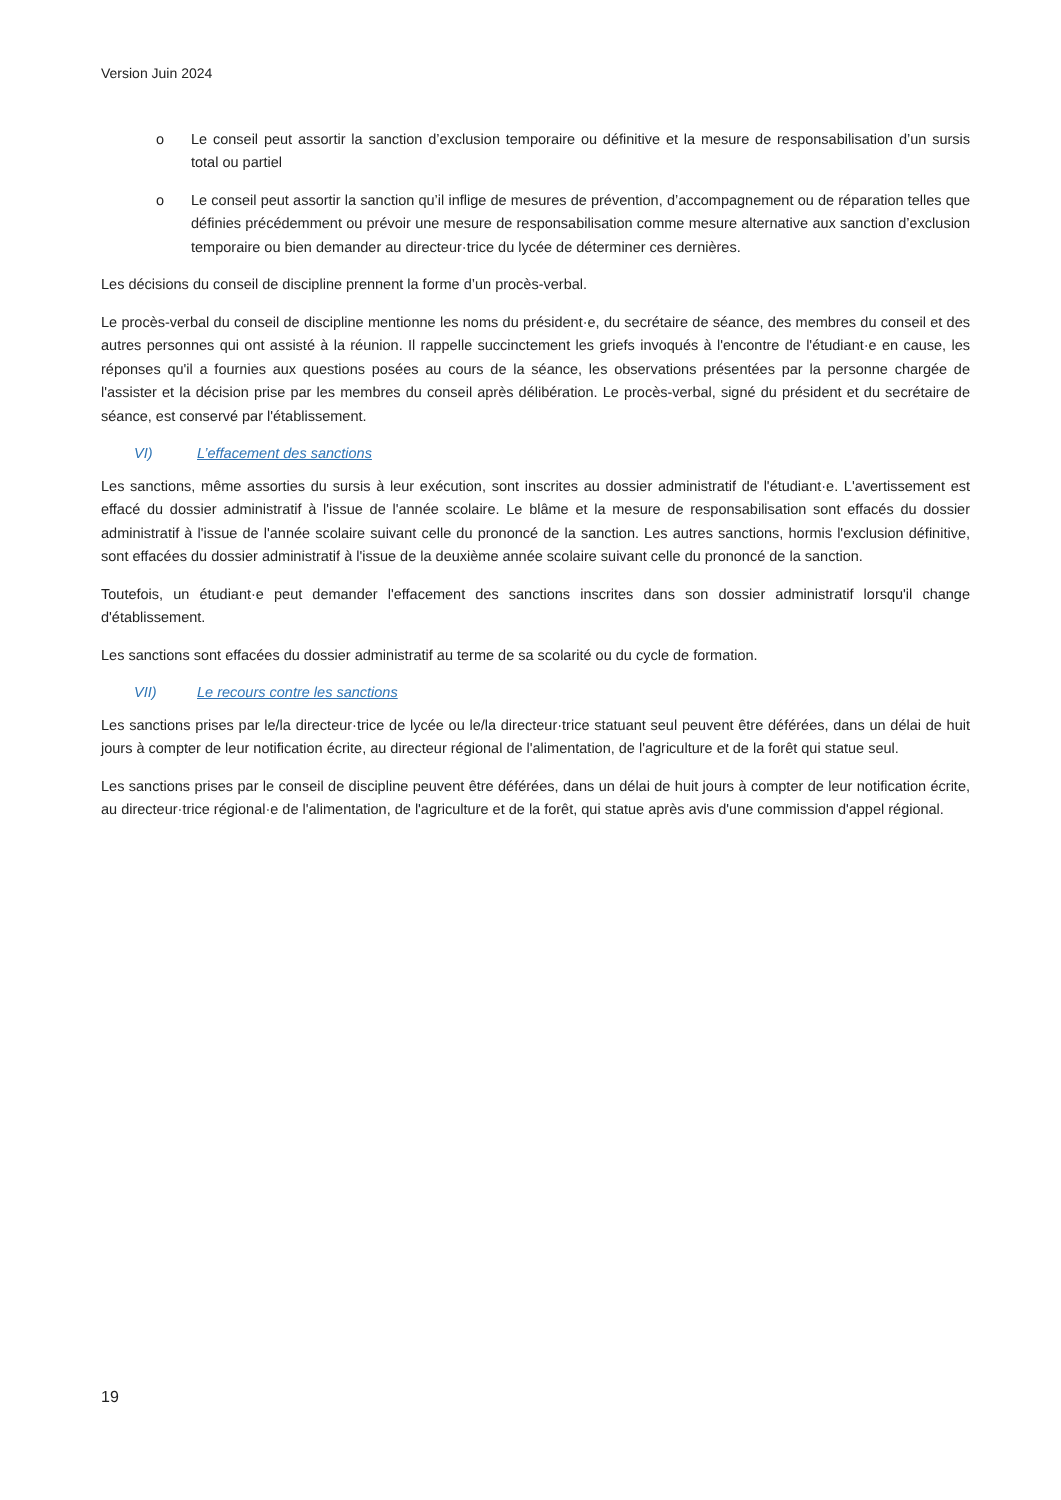Version Juin 2024
o Le conseil peut assortir la sanction d’exclusion temporaire ou définitive et la mesure de responsabilisation d’un sursis total ou partiel
o Le conseil peut assortir la sanction qu’il inflige de mesures de prévention, d’accompagnement ou de réparation telles que définies précédemment ou prévoir une mesure de responsabilisation comme mesure alternative aux sanction d’exclusion temporaire ou bien demander au directeur·trice du lycée de déterminer ces dernières.
Les décisions du conseil de discipline prennent la forme d’un procès-verbal.
Le procès-verbal du conseil de discipline mentionne les noms du président·e, du secrétaire de séance, des membres du conseil et des autres personnes qui ont assisté à la réunion. Il rappelle succinctement les griefs invoqués à l'encontre de l'étudiant·e en cause, les réponses qu'il a fournies aux questions posées au cours de la séance, les observations présentées par la personne chargée de l'assister et la décision prise par les membres du conseil après délibération. Le procès-verbal, signé du président et du secrétaire de séance, est conservé par l'établissement.
VI) L’effacement des sanctions
Les sanctions, même assorties du sursis à leur exécution, sont inscrites au dossier administratif de l'étudiant·e. L'avertissement est effacé du dossier administratif à l'issue de l'année scolaire. Le blâme et la mesure de responsabilisation sont effacés du dossier administratif à l'issue de l'année scolaire suivant celle du prononcé de la sanction. Les autres sanctions, hormis l'exclusion définitive, sont effacées du dossier administratif à l'issue de la deuxième année scolaire suivant celle du prononcé de la sanction.
Toutefois, un étudiant·e peut demander l'effacement des sanctions inscrites dans son dossier administratif lorsqu'il change d'établissement.
Les sanctions sont effacées du dossier administratif au terme de sa scolarité ou du cycle de formation.
VII) Le recours contre les sanctions
Les sanctions prises par le/la directeur·trice de lycée ou le/la directeur·trice statuant seul peuvent être déférées, dans un délai de huit jours à compter de leur notification écrite, au directeur régional de l'alimentation, de l'agriculture et de la forêt qui statue seul.
Les sanctions prises par le conseil de discipline peuvent être déférées, dans un délai de huit jours à compter de leur notification écrite, au directeur·trice régional·e de l'alimentation, de l'agriculture et de la forêt, qui statue après avis d'une commission d'appel régional.
19